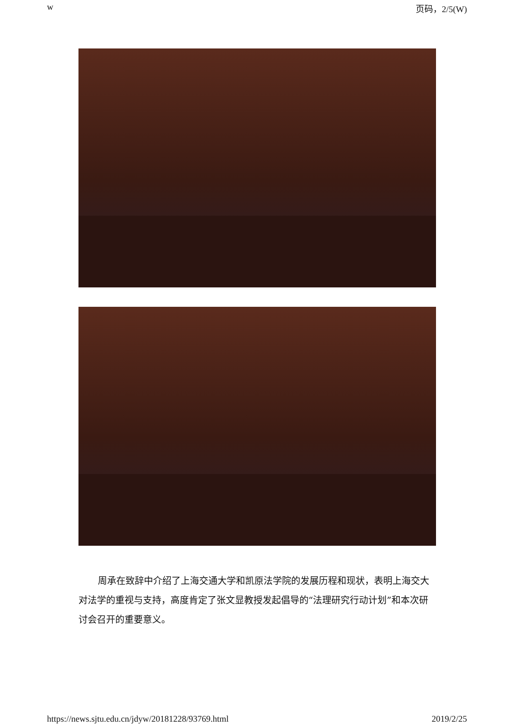w 页码，2/5(W)
周承在致辞中介绍了上海交通大学和凯原法学院的发展历程和现状，表明上海交大对法学的重视与支持，高度肯定了张文显教授发起倡导的“法理研究行动计划”和本次研讨会召开的重要意义。
https://news.sjtu.edu.cn/jdyw/20181228/93769.html 2019/2/25